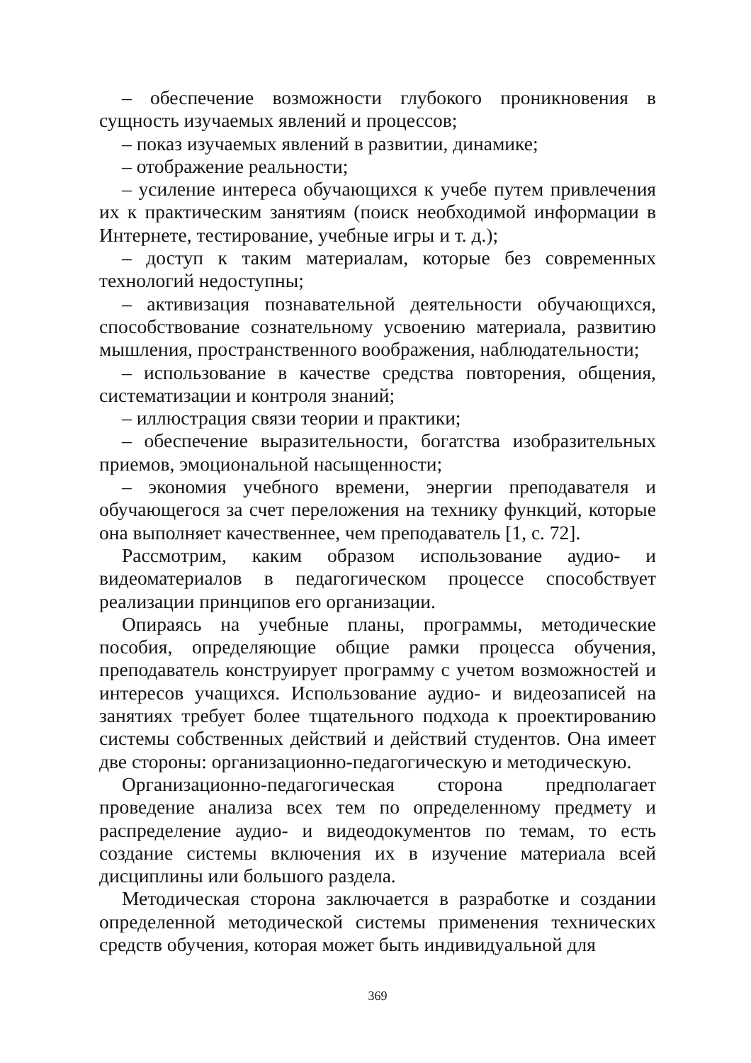– обеспечение возможности глубокого проникновения в сущность изучаемых явлений и процессов;
– показ изучаемых явлений в развитии, динамике;
– отображение реальности;
– усиление интереса обучающихся к учебе путем привлечения их к практическим занятиям (поиск необходимой информации в Интернете, тестирование, учебные игры и т. д.);
– доступ к таким материалам, которые без современных технологий недоступны;
– активизация познавательной деятельности обучающихся, способствование сознательному усвоению материала, развитию мышления, пространственного воображения, наблюдательности;
– использование в качестве средства повторения, общения, систематизации и контроля знаний;
– иллюстрация связи теории и практики;
– обеспечение выразительности, богатства изобразительных приемов, эмоциональной насыщенности;
– экономия учебного времени, энергии преподавателя и обучающегося за счет переложения на технику функций, которые она выполняет качественнее, чем преподаватель [1, с. 72].
Рассмотрим, каким образом использование аудио- и видеоматериалов в педагогическом процессе способствует реализации принципов его организации.
Опираясь на учебные планы, программы, методические пособия, определяющие общие рамки процесса обучения, преподаватель конструирует программу с учетом возможностей и интересов учащихся. Использование аудио- и видеозаписей на занятиях требует более тщательного подхода к проектированию системы собственных действий и действий студентов. Она имеет две стороны: организационно-педагогическую и методическую.
Организационно-педагогическая сторона предполагает проведение анализа всех тем по определенному предмету и распределение аудио- и видеодокументов по темам, то есть создание системы включения их в изучение материала всей дисциплины или большого раздела.
Методическая сторона заключается в разработке и создании определенной методической системы применения технических средств обучения, которая может быть индивидуальной для
369